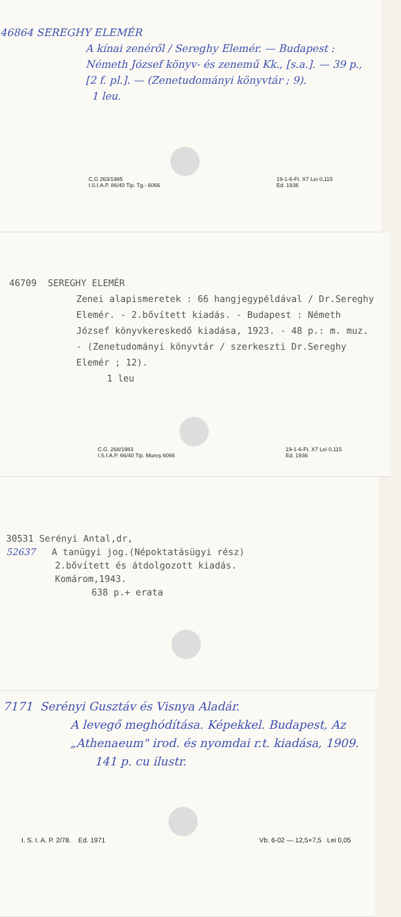46864 SEREGHY ELEMÉR
A kínai zenéről / Sereghy Elemér. — Budapest : Németh József könyv- és zenemű Kk., [s.a.]. — 39 p., [2 f. pl.]. — (Zenetudományi könyvtár ; 9).
1 leu.
C.G 263/1985
I.S.I.A.P. 86/40 Tip. Tg.- 6066 19-1-6-Ft. X7 Lei 0,115
Ed. 1936
46709 SEREGHY ELEMÉR
Zenei alapismeretek : 66 hangjegypéldával / Dr.Sereghy Elemér. - 2.bővített kiadás. - Budapest : Németh József könyvkereskedő kiadása, 1923. - 48 p.: m. muz. - (Zenetudományi könyvtár / szerkeszti Dr.Sereghy Elemér ; 12).
1 leu
C.G. 268/1983
I.S.I.A.P. 66/40 Tip. Mureş 6066 19-1-6-Ft. X7 Lei 0,115
Ed. 1936
30531 Serényi Antal,dr,
52637 A tanügyi jog.(Népoktatásügyi rész)
2.bővített és átdolgozott kiadás.
Komárom,1943.
638 p.+ erata
7171 Serényi Gusztáv és Visnya Aladár.
A levegő meghódítása. Képekkel. Budapest, Az „Athenaeum" irod. és nyomdai r.t. kiadása, 1909.
141 p. cu ilustr.
I. S. I. A. P. 2/78. Ed. 1971 Vb. 6-02 — 12,5×7,5 Lei 0,05